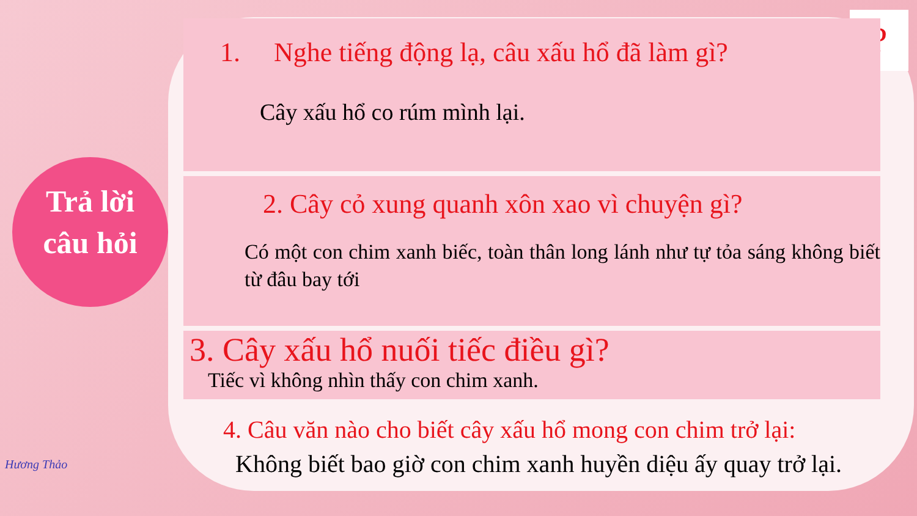Trả lời
câu hỏi
?
1. Nghe tiếng động lạ, câu xấu hổ đã làm gì?
Cây xấu hổ co rúm mình lại.
2. Cây cỏ xung quanh xôn xao vì chuyện gì?
Có một con chim xanh biếc, toàn thân long lánh như tự tỏa sáng không biết từ đâu bay tới
3. Cây xấu hổ nuối tiếc điều gì?
Tiếc vì không nhìn thấy con chim xanh.
4. Câu văn nào cho biết cây xấu hổ mong con chim trở lại:
Không biết bao giờ con chim xanh huyền diệu ấy quay trở lại.
Hương Thảo